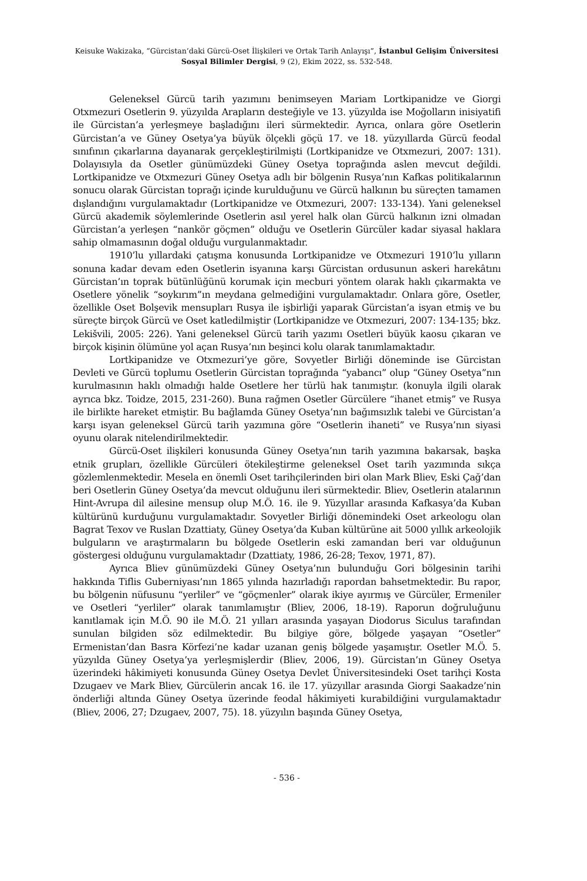Keisuke Wakizaka, “Gürcistan’daki Gürcü-Oset İlişkileri ve Ortak Tarih Anlayışı”, İstanbul Gelişim Üniversitesi Sosyal Bilimler Dergisi, 9 (2), Ekim 2022, ss. 532-548.
Geleneksel Gürcü tarih yazımını benimseyen Mariam Lortkipanidze ve Giorgi Otxmezuri Osetlerin 9. yüzyılda Arapların desteğiyle ve 13. yüzyılda ise Moğolların inisiyatifi ile Gürcistan’a yerleşmeye başladığını ileri sürmektedir. Ayrıca, onlara göre Osetlerin Gürcistan’a ve Güney Osetya’ya büyük ölçekli göçü 17. ve 18. yüzyıllarda Gürcü feodal sınıfının çıkarlarına dayanarak gerçekleştirilmişti (Lortkipanidze ve Otxmezuri, 2007: 131). Dolayısıyla da Osetler günümüzdeki Güney Osetya toprağında aslen mevcut değildi. Lortkipanidze ve Otxmezuri Güney Osetya adlı bir bölgenin Rusya’nın Kafkas politikalarının sonucu olarak Gürcistan toprağı içinde kurulduğunu ve Gürcü halkının bu süreçten tamamen dışlandığını vurgulamaktadır (Lortkipanidze ve Otxmezuri, 2007: 133-134). Yani geleneksel Gürcü akademik söylemlerinde Osetlerin asıl yerel halk olan Gürcü halkının izni olmadan Gürcistan’a yerleşen “nankör göçmen” olduğu ve Osetlerin Gürcüler kadar siyasal haklara sahip olmamasının doğal olduğu vurgulanmaktadır.
1910’lu yıllardaki çatışma konusunda Lortkipanidze ve Otxmezuri 1910’lu yılların sonuna kadar devam eden Osetlerin isyanına karşı Gürcistan ordusunun askeri harekâtını Gürcistan’ın toprak bütünlüğünü korumak için mecburi yöntem olarak haklı çıkarmakta ve Osetlere yönelik “soykırım”ın meydana gelmediğini vurgulamaktadır. Onlara göre, Osetler, özellikle Oset Bolşevik mensupları Rusya ile işbirliği yaparak Gürcistan’a isyan etmiş ve bu süreçte birçok Gürcü ve Oset katledilmiştir (Lortkipanidze ve Otxmezuri, 2007: 134-135; bkz. Lekišvili, 2005: 226). Yani geleneksel Gürcü tarih yazımı Osetleri büyük kaosu çıkaran ve birçok kişinin ölümüne yol açan Rusya’nın beşinci kolu olarak tanımlamaktadır.
Lortkipanidze ve Otxmezuri’ye göre, Sovyetler Birliği döneminde ise Gürcistan Devleti ve Gürcü toplumu Osetlerin Gürcistan toprağında “yabancı” olup “Güney Osetya”nın kurulmasının haklı olmadığı halde Osetlere her türlü hak tanımıştır. (konuyla ilgili olarak ayrıca bkz. Toidze, 2015, 231-260). Buna rağmen Osetler Gürcülere “ihanet etmiş” ve Rusya ile birlikte hareket etmiştir. Bu bağlamda Güney Osetya’nın bağımsızlık talebi ve Gürcistan’a karşı isyan geleneksel Gürcü tarih yazımına göre “Osetlerin ihaneti” ve Rusya’nın siyasi oyunu olarak nitelendirilmektedir.
Gürcü-Oset ilişkileri konusunda Güney Osetya’nın tarih yazımına bakarsak, başka etnik grupları, özellikle Gürcüleri ötekileştirme geleneksel Oset tarih yazımında sıkça gözlemlenmektedir. Mesela en önemli Oset tarihçilerinden biri olan Mark Bliev, Eski Çağ’dan beri Osetlerin Güney Osetya’da mevcut olduğunu ileri sürmektedir. Bliev, Osetlerin atalarının Hint-Avrupa dil ailesine mensup olup M.Ö. 16. ile 9. Yüzyıllar arasında Kafkasya’da Kuban kültürünü kurduğunu vurgulamaktadır. Sovyetler Birliği dönemindeki Oset arkeologu olan Bagrat Texov ve Ruslan Dzattiaty, Güney Osetya’da Kuban kültürüne ait 5000 yıllık arkeolojik bulguların ve araştırmaların bu bölgede Osetlerin eski zamandan beri var olduğunun göstergesi olduğunu vurgulamaktadır (Dzattiaty, 1986, 26-28; Texov, 1971, 87).
Ayrıca Bliev günümüzdeki Güney Osetya’nın bulunduğu Gori bölgesinin tarihi hakkında Tiflis Guberniyası’nın 1865 yılında hazırladığı rapordan bahsetmektedir. Bu rapor, bu bölgenin nüfusunu “yerliler” ve “göçmenler” olarak ikiye ayırmış ve Gürcüler, Ermeniler ve Osetleri “yerliler” olarak tanımlamıştır (Bliev, 2006, 18-19). Raporun doğruluğunu kanıtlamak için M.Ö. 90 ile M.Ö. 21 yılları arasında yaşayan Diodorus Siculus tarafından sunulan bilgiden söz edilmektedir. Bu bilgiye göre, bölgede yaşayan “Osetler” Ermenistan’dan Basra Körfezi’ne kadar uzanan geniş bölgede yaşamıştır. Osetler M.Ö. 5. yüzyılda Güney Osetya’ya yerleşmişlerdir (Bliev, 2006, 19). Gürcistan’ın Güney Osetya üzerindeki hâkimiyeti konusunda Güney Osetya Devlet Üniversitesindeki Oset tarihçi Kosta Dzugaev ve Mark Bliev, Gürcülerin ancak 16. ile 17. yüzyıllar arasında Giorgi Saakadze’nin önderliği altında Güney Osetya üzerinde feodal hâkimiyeti kurabildiğini vurgulamaktadır (Bliev, 2006, 27; Dzugaev, 2007, 75). 18. yüzyılın başında Güney Osetya,
- 536 -